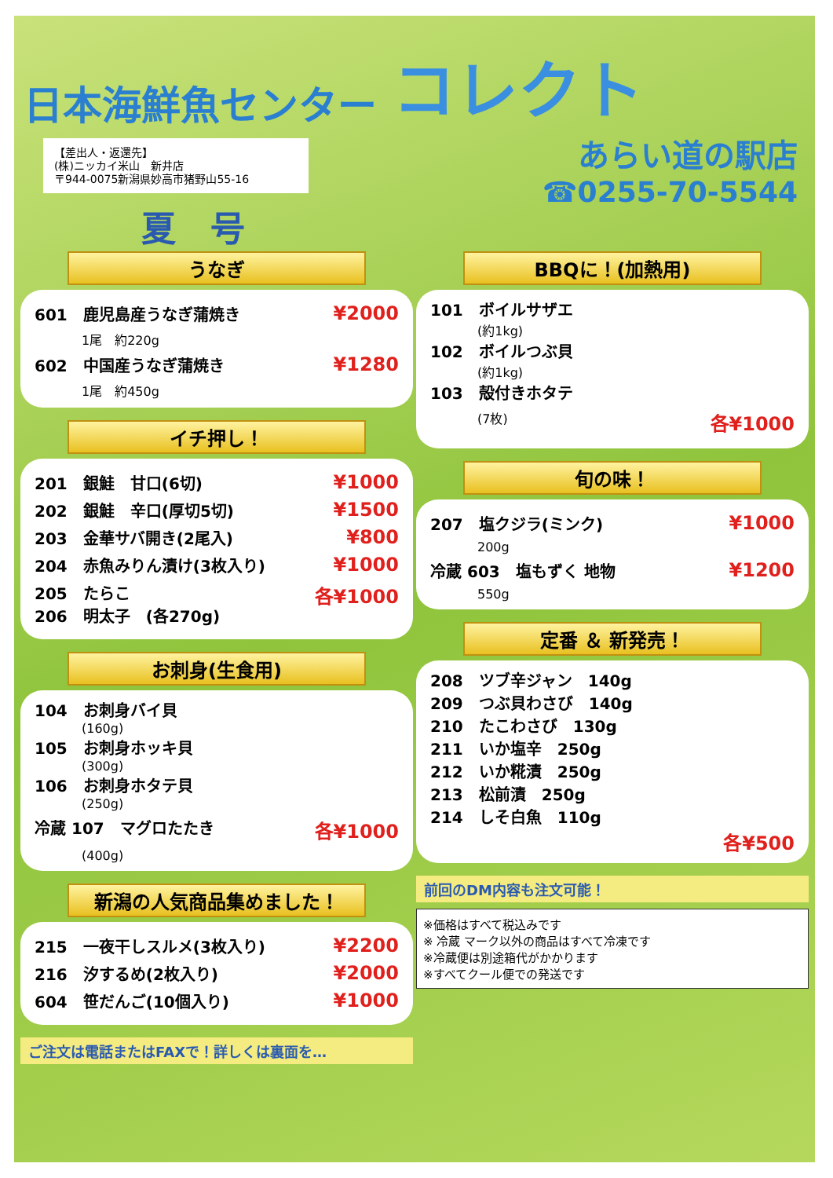日本海鮮魚センター コレクト
【差出人・返還先】
(株)ニッカイ米山　新井店
〒944-0075新潟県妙高市猪野山55-16
夏　号
あらい道の駅店
☎0255-70-5544
うなぎ
601　鹿児島産うなぎ蒲焼き ¥2000
1尾　約220g
602　中国産うなぎ蒲焼き ¥1280
1尾　約450g
イチ押し！
201　銀鮭　甘口(6切) ¥1000
202　銀鮭　辛口(厚切5切) ¥1500
203　金華サバ開き(2尾入) ¥800
204　赤魚みりん漬け(3枚入り) ¥1000
205　たらこ
206　明太子　(各270g) 各¥1000
お刺身(生食用)
104　お刺身バイ貝
(160g)
105　お刺身ホッキ貝
(300g)
106　お刺身ホタテ貝
(250g)
冷蔵 107　マグロたたき 各¥1000
(400g)
新潟の人気商品集めました！
215　一夜干しスルメ(3枚入り) ¥2200
216　汐するめ(2枚入り) ¥2000
604　笹だんご(10個入り) ¥1000
ご注文は電話またはFAXで！詳しくは裏面を…
BBQに！(加熱用)
101　ボイルサザエ
(約1kg)
102　ボイルつぶ貝
(約1kg)
103　殻付きホタテ
(7枚) 各¥1000
旬の味！
207　塩クジラ(ミンク) ¥1000
200g
冷蔵 603　塩もずく 地物 ¥1200
550g
定番 ＆ 新発売！
208　ツブ辛ジャン　140g
209　つぶ貝わさび　140g
210　たこわさび　130g
211　いか塩辛　250g
212　いか糀漬　250g
213　松前漬　250g
214　しそ白魚　110g
各¥500
前回のDM内容も注文可能！
※価格はすべて税込みです
※ 冷蔵 マーク以外の商品はすべて冷凍です
※冷蔵便は別途箱代がかかります
※すべてクール便での発送です